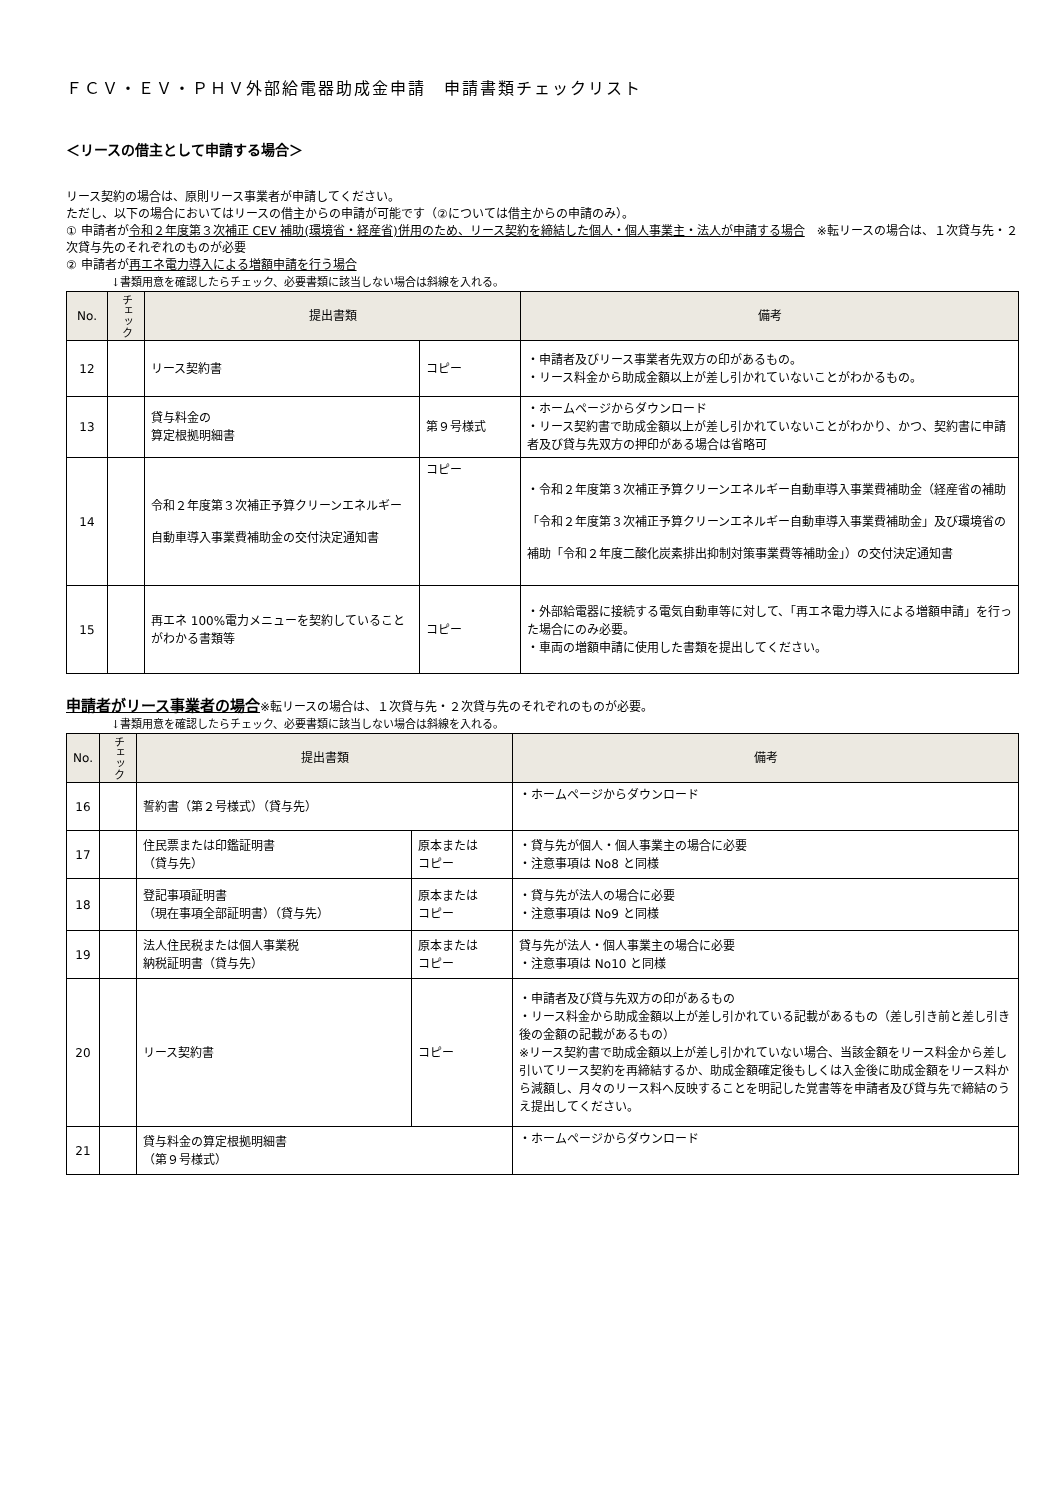ＦＣＶ・ＥＶ・ＰＨＶ外部給電器助成金申請　申請書類チェックリスト
＜リースの借主として申請する場合＞
リース契約の場合は、原則リース事業者が申請してください。
ただし、以下の場合においてはリースの借主からの申請が可能です（②については借主からの申請のみ）。
① 申請者が令和２年度第３次補正 CEV 補助(環境省・経産省)併用のため、リース契約を締結した個人・個人事業主・法人が申請する場合　※転リースの場合は、１次貸与先・２次貸与先のそれぞれのものが必要
② 申請者が再エネ電力導入による増額申請を行う場合
↓書類用意を確認したらチェック、必要書類に該当しない場合は斜線を入れる。
| No. | チェック | 提出書類 | | 備考 |
| --- | --- | --- | --- | --- |
| 12 | | リース契約書 | コピー | ・申請者及びリース事業者先双方の印があるもの。 ・リース料金から助成金額以上が差し引かれていないことがわかるもの。 |
| 13 | | 貸与料金の 算定根拠明細書 | 第９号様式 | ・ホームページからダウンロード ・リース契約書で助成金額以上が差し引かれていないことがわかり、かつ、契約書に申請者及び貸与先双方の押印がある場合は省略可 |
| 14 | | 令和２年度第３次補正予算クリーンエネルギー自動車導入事業費補助金の交付決定通知書 | コピー | ・令和２年度第３次補正予算クリーンエネルギー自動車導入事業費補助金（経産省の補助「令和２年度第３次補正予算クリーンエネルギー自動車導入事業費補助金」及び環境省の補助「令和２年度二酸化炭素排出抑制対策事業費等補助金」）の交付決定通知書 |
| 15 | | 再エネ 100%電力メニューを契約していることがわかる書類等 | コピー | ・外部給電器に接続する電気自動車等に対して、「再エネ電力導入による増額申請」を行った場合にのみ必要。 ・車両の増額申請に使用した書類を提出してください。 |
申請者がリース事業者の場合※転リースの場合は、１次貸与先・２次貸与先のそれぞれのものが必要。
↓書類用意を確認したらチェック、必要書類に該当しない場合は斜線を入れる。
| No. | チェック | 提出書類 | | 備考 |
| --- | --- | --- | --- | --- |
| 16 | | 誓約書（第２号様式）（貸与先） | | ・ホームページからダウンロード |
| 17 | | 住民票または印鑑証明書 （貸与先） | 原本または コピー | ・貸与先が個人・個人事業主の場合に必要 ・注意事項は No8 と同様 |
| 18 | | 登記事項証明書 （現在事項全部証明書）（貸与先） | 原本または コピー | ・貸与先が法人の場合に必要 ・注意事項は No9 と同様 |
| 19 | | 法人住民税または個人事業税 納税証明書（貸与先） | 原本または コピー | 貸与先が法人・個人事業主の場合に必要 ・注意事項は No10 と同様 |
| 20 | | リース契約書 | コピー | ・申請者及び貸与先双方の印があるもの ・リース料金から助成金額以上が差し引かれている記載があるもの（差し引き前と差し引き後の金額の記載があるもの） ※リース契約書で助成金額以上が差し引かれていない場合、当該金額をリース料金から差し引いてリース契約を再締結するか、助成金額確定後もしくは入金後に助成金額をリース料から減額し、月々のリース料へ反映することを明記した覚書等を申請者及び貸与先で締結のうえ提出してください。 |
| 21 | | 貸与料金の算定根拠明細書 （第９号様式） | | ・ホームページからダウンロード |